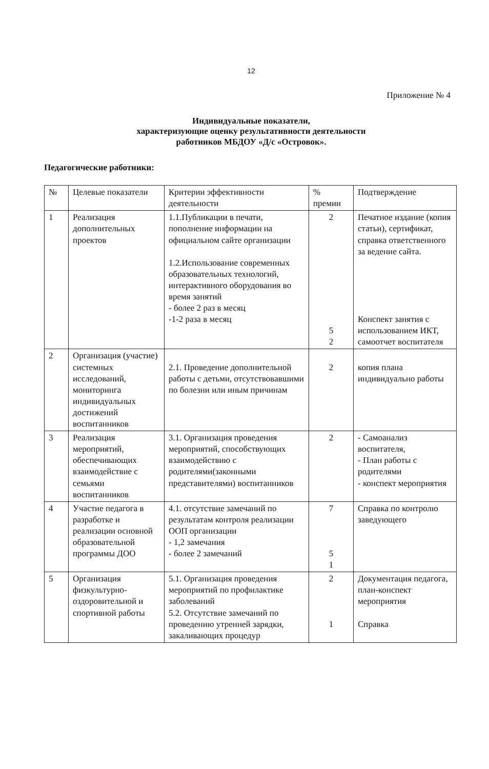12
Приложение № 4
Индивидуальные показатели,
характеризующие оценку результативности деятельности
работников МБДОУ «Д/с «Островок».
Педагогические работники:
| № | Целевые показатели | Критерии эффективности деятельности | % премии | Подтверждение |
| --- | --- | --- | --- | --- |
| 1 | Реализация дополнительных проектов | 1.1.Публикации в печати, пополнение информации на официальном сайте организации 1.2.Использование современных образовательных технологий, интерактивного оборудования во время занятий - более 2 раз в месяц -1-2 раза в месяц | 2 5 2 | Печатное издание (копия статьи), сертификат, справка ответственного за ведение сайта. Конспект занятия с использованием ИКТ, самоотчет воспитателя |
| 2 | Организация (участие) системных исследований, мониторинга индивидуальных достижений воспитанников | 2.1. Проведение дополнительной работы с детьми, отсутствовавшими по болезни или иным причинам | 2 | копия плана индивидуально работы |
| 3 | Реализация мероприятий, обеспечивающих взаимодействие с семьями воспитанников | 3.1. Организация проведения мероприятий, способствующих взаимодействию с родителями(законными представителями) воспитанников | 2 | - Самоанализ воспитателя, - План работы с родителями - конспект мероприятия |
| 4 | Участие педагога в разработке и реализации основной образовательной программы ДОО | 4.1. отсутствие замечаний по результатам контроля реализации ООП организации - 1,2 замечания - более 2 замечаний | 7 5 1 | Справка по контролю заведующего |
| 5 | Организация физкультурно-оздоровительной и спортивной работы | 5.1. Организация проведения мероприятий по профилактике заболеваний 5.2. Отсутствие замечаний по проведению утренней зарядки, закаливающих процедур | 2 1 | Документация педагога, план-конспект мероприятия Справка |